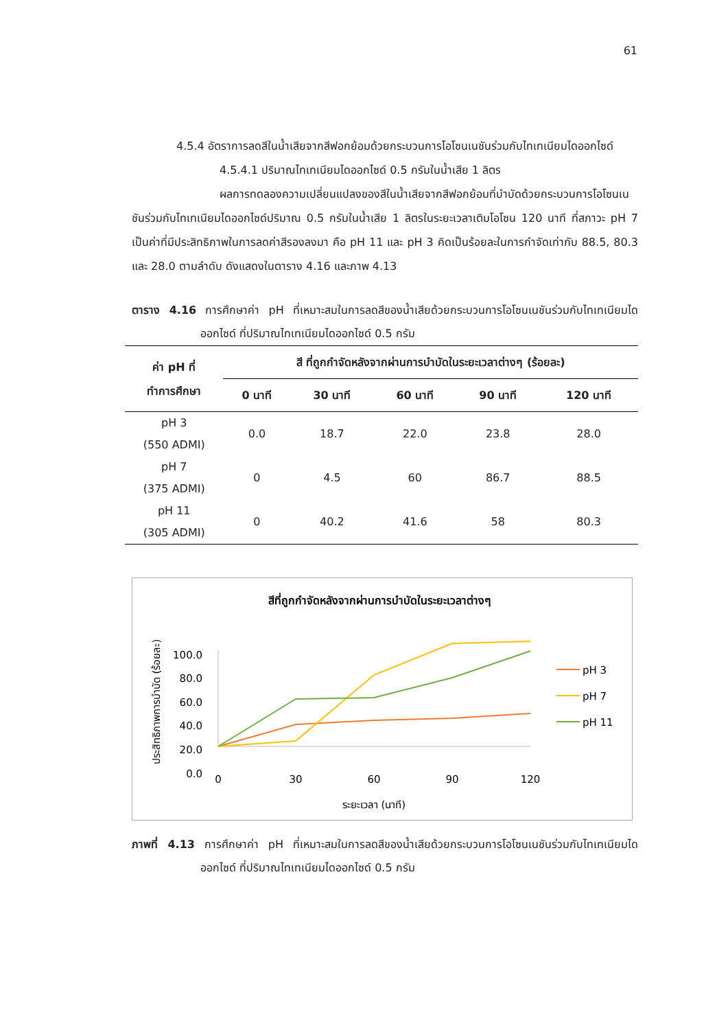61
4.5.4 อัตราการลดสีในน้ำเสียจากสีฟอกย้อมด้วยกระบวนการโอโซนเนชันร่วมกับไทเทเนียมไดออกไซด์
4.5.4.1 ปริมาณไทเทเนียมไดออกไซด์ 0.5 กรัมในน้ำเสีย 1 ลิตร
ผลการทดลองความเปลี่ยนแปลงของสีในน้ำเสียจากสีฟอกย้อมที่บำบัดด้วยกระบวนการโอโซนเนชันร่วมกับไทเทเนียมไดออกไซด์ปริมาณ 0.5 กรัมในน้ำเสีย 1 ลิตรในระยะเวลาเติมโอโซน 120 นาที ที่สภาวะ pH 7 เป็นค่าที่มีประสิทธิภาพในการลดค่าสีรองลงมา คือ pH 11 และ pH 3 คิดเป็นร้อยละในการกำจัดเท่ากับ 88.5, 80.3 และ 28.0 ตามลำดับ ดังแสดงในตาราง 4.16 และภาพ 4.13
ตาราง 4.16 การศึกษาค่า pH ที่เหมาะสมในการลดสีของน้ำเสียด้วยกระบวนการโอโซนเนชันร่วมกับไทเทเนียมไดออกไซด์ ที่ปริมาณไทเทเนียมไดออกไซด์ 0.5 กรัม
| ค่า pH ที่ ทำการศึกษา | สี ที่ถูกกำจัดหลังจากผ่านการบำบัดในระยะเวลาต่างๆ (ร้อยละ) | | | | |
| --- | --- | --- | --- | --- | --- |
| | 0 นาที | 30 นาที | 60 นาที | 90 นาที | 120 นาที |
| pH 3 (550 ADMI) | 0.0 | 18.7 | 22.0 | 23.8 | 28.0 |
| pH 7 (375 ADMI) | 0 | 4.5 | 60 | 86.7 | 88.5 |
| pH 11 (305 ADMI) | 0 | 40.2 | 41.6 | 58 | 80.3 |
สีที่ถูกกำจัดหลังจากผ่านการบำบัดในระยะเวลาต่างๆ
ประสิทธิภาพการบำบัด (ร้อยละ)
100.0
80.0
60.0
40.0
20.0
0.0
0
30
60
90
120
ระยะเวลา (นาที)
pH 3
pH 7
pH 11
ภาพที่ 4.13 การศึกษาค่า pH ที่เหมาะสมในการลดสีของน้ำเสียด้วยกระบวนการโอโซนเนชันร่วมกับไทเทเนียมไดออกไซด์ ที่ปริมาณไทเทเนียมไดออกไซด์ 0.5 กรัม